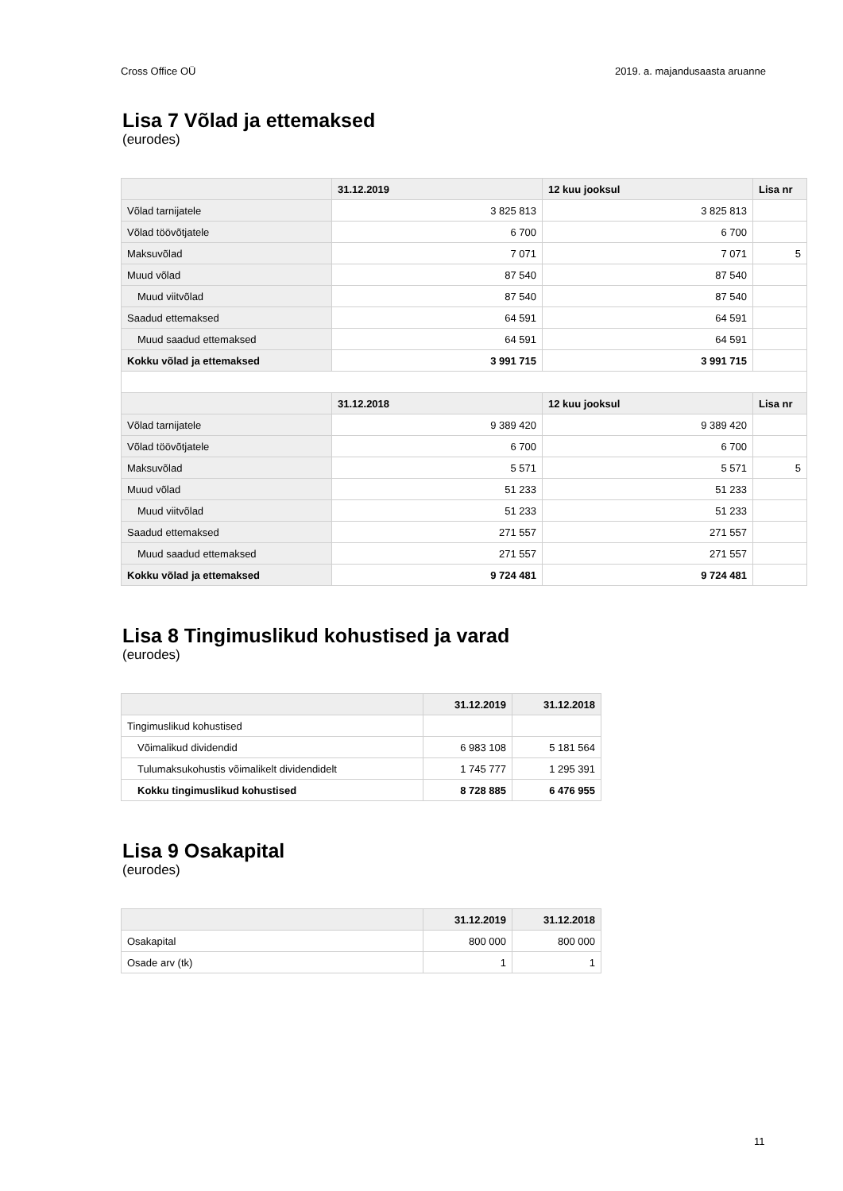Cross Office OÜ 2019. a. majandusaasta aruanne
Lisa 7 Võlad ja ettemaksed
(eurodes)
| | 31.12.2019 | 12 kuu jooksul | Lisa nr |
| --- | --- | --- | --- |
| Võlad tarnijatele | 3 825 813 | 3 825 813 | |
| Võlad töövõtjatele | 6 700 | 6 700 | |
| Maksuvõlad | 7 071 | 7 071 | 5 |
| Muud võlad | 87 540 | 87 540 | |
| Muud viitvõlad | 87 540 | 87 540 | |
| Saadud ettemaksed | 64 591 | 64 591 | |
| Muud saadud ettemaksed | 64 591 | 64 591 | |
| Kokku võlad ja ettemaksed | 3 991 715 | 3 991 715 | |
| | 31.12.2018 | 12 kuu jooksul | Lisa nr |
| Võlad tarnijatele | 9 389 420 | 9 389 420 | |
| Võlad töövõtjatele | 6 700 | 6 700 | |
| Maksuvõlad | 5 571 | 5 571 | 5 |
| Muud võlad | 51 233 | 51 233 | |
| Muud viitvõlad | 51 233 | 51 233 | |
| Saadud ettemaksed | 271 557 | 271 557 | |
| Muud saadud ettemaksed | 271 557 | 271 557 | |
| Kokku võlad ja ettemaksed | 9 724 481 | 9 724 481 | |
Lisa 8 Tingimuslikud kohustised ja varad
(eurodes)
| | 31.12.2019 | 31.12.2018 |
| --- | --- | --- |
| Tingimuslikud kohustised | | |
| Võimalikud dividendid | 6 983 108 | 5 181 564 |
| Tulumaksukohustis võimalikelt dividendidelt | 1 745 777 | 1 295 391 |
| Kokku tingimuslikud kohustised | 8 728 885 | 6 476 955 |
Lisa 9 Osakapital
(eurodes)
| | 31.12.2019 | 31.12.2018 |
| --- | --- | --- |
| Osakapital | 800 000 | 800 000 |
| Osade arv (tk) | 1 | 1 |
11